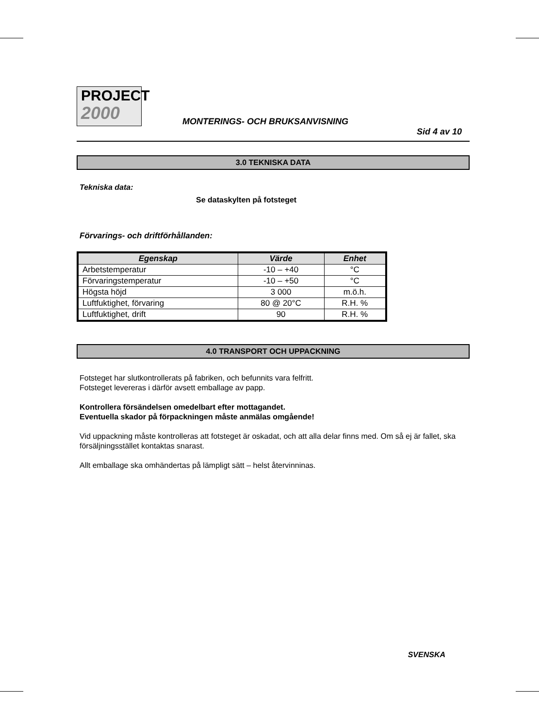PROJECT
2000
MONTERINGS- OCH BRUKSANVISNING
Sid 4 av 10
3.0 TEKNISKA DATA
Tekniska data:
Se dataskylten på fotsteget
Förvarings- och driftförhållanden:
| Egenskap | Värde | Enhet |
| --- | --- | --- |
| Arbetstemperatur | -10 – +40 | °C |
| Förvaringstemperatur | -10 – +50 | °C |
| Högsta höjd | 3 000 | m.ö.h. |
| Luftfuktighet, förvaring | 80 @ 20°C | R.H. % |
| Luftfuktighet, drift | 90 | R.H. % |
4.0 TRANSPORT OCH UPPACKNING
Fotsteget har slutkontrollerats på fabriken, och befunnits vara felfritt.
Fotsteget levereras i därför avsett emballage av papp.
Kontrollera försändelsen omedelbart efter mottagandet.
Eventuella skador på förpackningen måste anmälas omgående!
Vid uppackning måste kontrolleras att fotsteget är oskadat, och att alla delar finns med. Om så ej är fallet, ska försäljningsstället kontaktas snarast.
Allt emballage ska omhändertas på lämpligt sätt – helst återvinninas.
SVENSKA